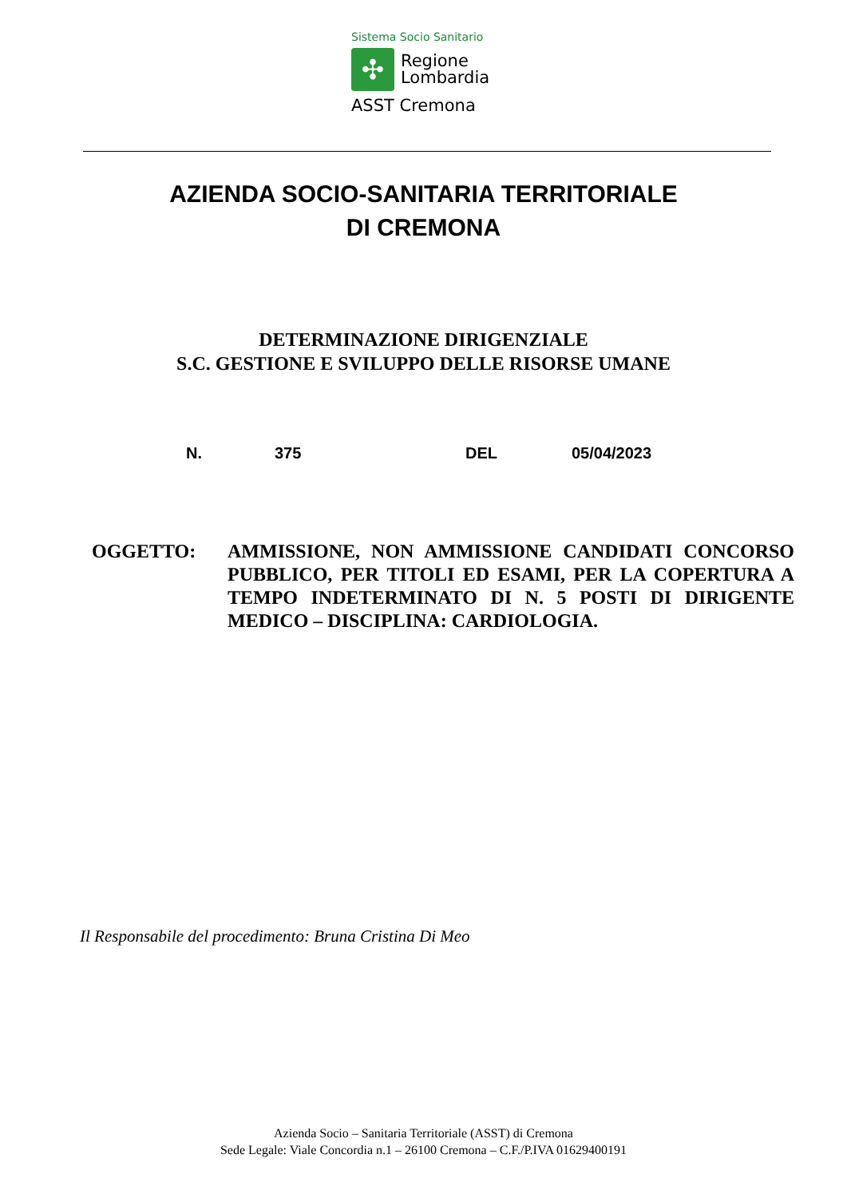Sistema Socio Sanitario
✣
Regione
Lombardia
ASST Cremona
AZIENDA SOCIO-SANITARIA TERRITORIALE
DI CREMONA
DETERMINAZIONE DIRIGENZIALE
S.C. GESTIONE E SVILUPPO DELLE RISORSE UMANE
N. 375 DEL 05/04/2023
OGGETTO: AMMISSIONE, NON AMMISSIONE CANDIDATI CONCORSO PUBBLICO, PER TITOLI ED ESAMI, PER LA COPERTURA A TEMPO INDETERMINATO DI N. 5 POSTI DI DIRIGENTE MEDICO – DISCIPLINA: CARDIOLOGIA.
Il Responsabile del procedimento: Bruna Cristina Di Meo
Azienda Socio – Sanitaria Territoriale (ASST) di Cremona
Sede Legale: Viale Concordia n.1 – 26100 Cremona – C.F./P.IVA 01629400191